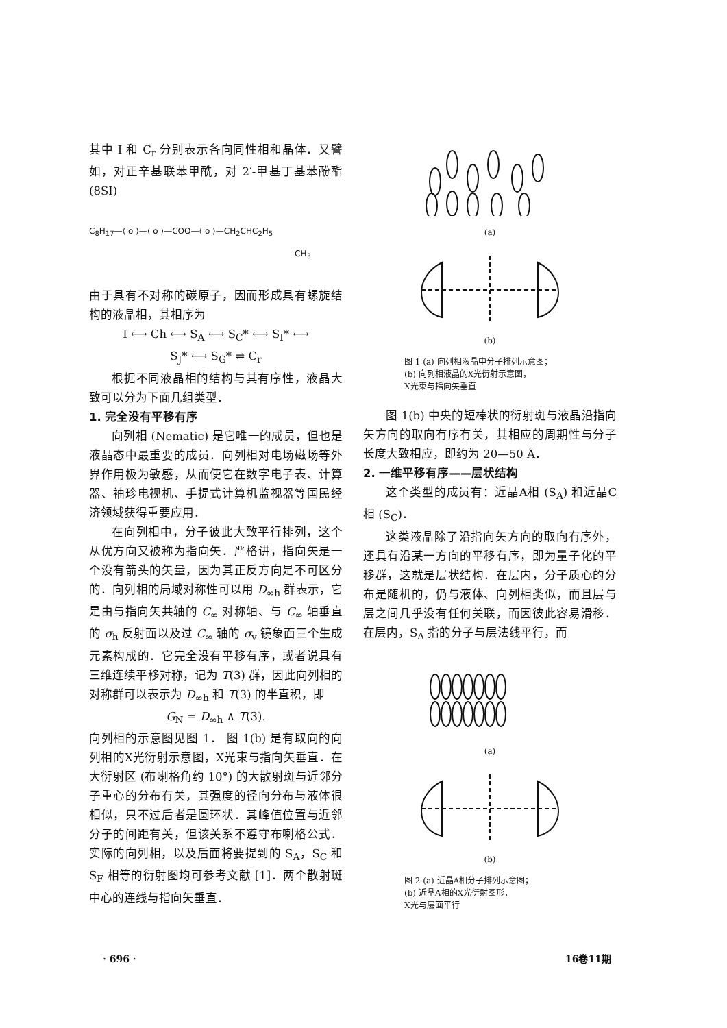其中 I 和 C<sub>r</sub> 分别表示各向同性相和晶体．又譬如，对正辛基联苯甲酰，对 2′-甲基丁基苯酚酯 (8SI)
C<sub>8</sub>H<sub>17</sub>—⟨ o ⟩—⟨ o ⟩—COO—⟨ o ⟩—CH<sub>2</sub>CHC<sub>2</sub>H<sub>5</sub>
CH<sub>3</sub>
由于具有不对称的碳原子，因而形成具有螺旋结构的液晶相，其相序为
I ⟷ Ch ⟷ S<sub>A</sub> ⟷ S<sub>C</sub>* ⟷ S<sub>I</sub>* ⟷
S<sub>J</sub>* ⟷ S<sub>G</sub>* ⇌ C<sub>r</sub>
根据不同液晶相的结构与其有序性，液晶大致可以分为下面几组类型．
1. 完全没有平移有序
向列相 (Nematic) 是它唯一的成员，但也是液晶态中最重要的成员．向列相对电场磁场等外界作用极为敏感，从而使它在数字电子表、计算器、袖珍电视机、手提式计算机监视器等国民经济领域获得重要应用．
在向列相中，分子彼此大致平行排列，这个从优方向又被称为指向矢．严格讲，指向矢是一个没有箭头的矢量，因为其正反方向是不可区分的．向列相的局域对称性可以用 D<sub>∞h</sub> 群表示，它是由与指向矢共轴的 C<sub>∞</sub> 对称轴、与 C<sub>∞</sub> 轴垂直的 σ<sub>h</sub> 反射面以及过 C<sub>∞</sub> 轴的 σ<sub>v</sub> 镜象面三个生成元素构成的．它完全没有平移有序，或者说具有三维连续平移对称，记为 T(3) 群，因此向列相的对称群可以表示为 D<sub>∞h</sub> 和 T(3) 的半直积，即
G<sub>N</sub> = D<sub>∞h</sub> ∧ T(3).
向列相的示意图见图 1． 图 1(b) 是有取向的向列相的X光衍射示意图，X光束与指向矢垂直．在大衍射区 (布喇格角约 10°) 的大散射斑与近邻分子重心的分布有关，其强度的径向分布与液体很相似，只不过后者是圆环状．其峰值位置与近邻分子的间距有关，但该关系不遵守布喇格公式．实际的向列相，以及后面将要提到的 S<sub>A</sub>，S<sub>C</sub> 和 S<sub>F</sub> 相等的衍射图均可参考文献 [1]．两个散射斑中心的连线与指向矢垂直．
(a)
(b)
图 1 (a) 向列相液晶中分子排列示意图；
(b) 向列相液晶的X光衍射示意图，
X光束与指向矢垂直
图 1(b) 中央的短棒状的衍射斑与液晶沿指向矢方向的取向有序有关，其相应的周期性与分子长度大致相应，即约为 20—50 Å．
2. 一维平移有序——层状结构
这个类型的成员有：近晶A相 (S<sub>A</sub>) 和近晶C相 (S<sub>C</sub>)．
这类液晶除了沿指向矢方向的取向有序外，还具有沿某一方向的平移有序，即为量子化的平移群，这就是层状结构．在层内，分子质心的分布是随机的，仍与液体、向列相类似，而且层与层之间几乎没有任何关联，而因彼此容易滑移．在层内，S<sub>A</sub> 指的分子与层法线平行，而
(a)
(b)
图 2 (a) 近晶A相分子排列示意图；
(b) 近晶A相的X光衍射图形，
X光与层面平行
· 696 · 16卷11期